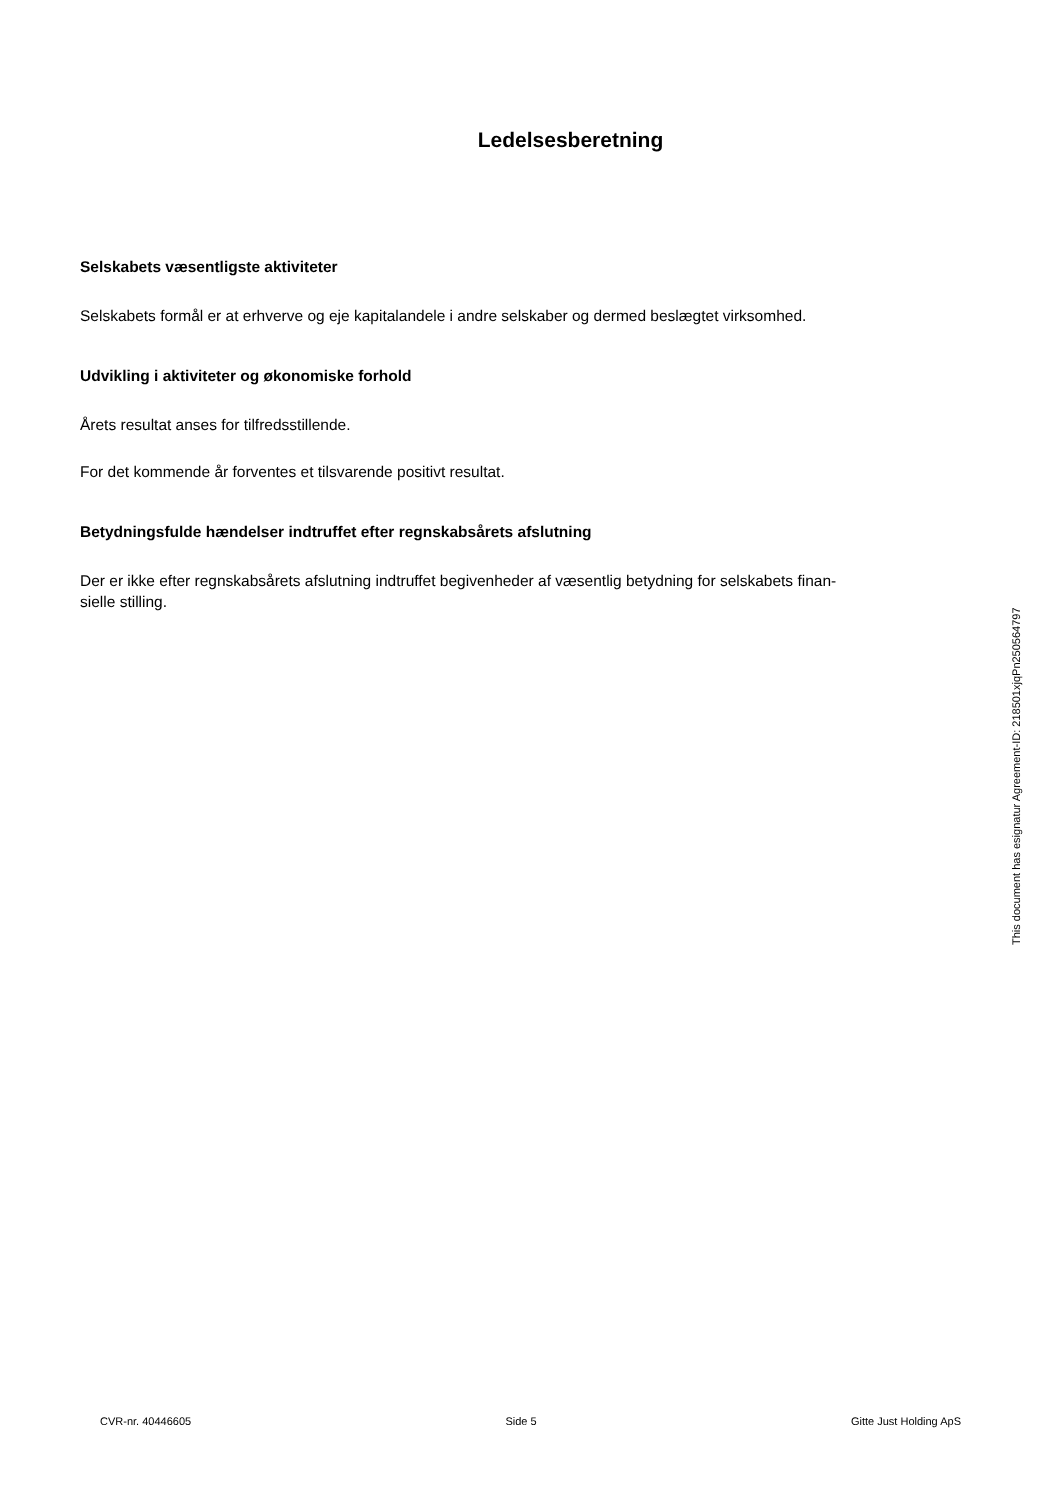Ledelsesberetning
Selskabets væsentligste aktiviteter
Selskabets formål er at erhverve og eje kapitalandele i andre selskaber og dermed beslægtet virksomhed.
Udvikling i aktiviteter og økonomiske forhold
Årets resultat anses for tilfredsstillende.
For det kommende år forventes et tilsvarende positivt resultat.
Betydningsfulde hændelser indtruffet efter regnskabsårets afslutning
Der er ikke efter regnskabsårets afslutning indtruffet begivenheder af væsentlig betydning for selskabets finan-
sielle stilling.
This document has esignatur Agreement-ID: 218501xjqPn250564797
CVR-nr. 40446605 Side 5 Gitte Just Holding ApS